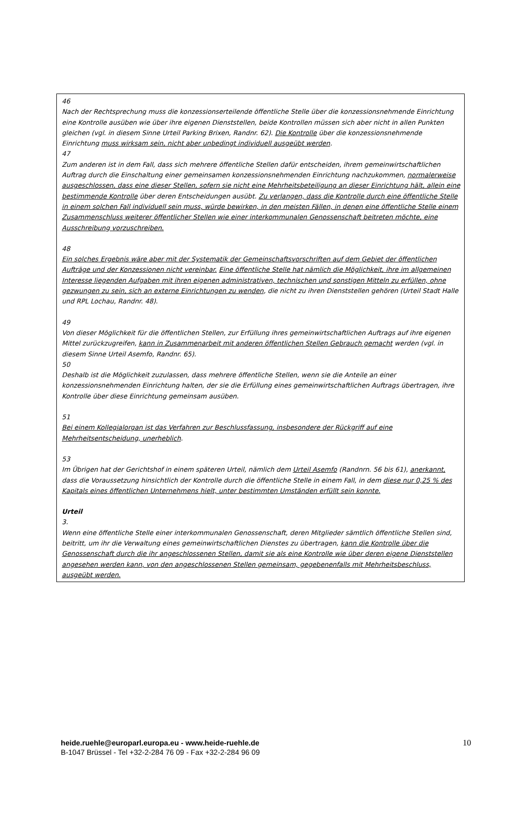46
Nach der Rechtsprechung muss die konzessionserteilende öffentliche Stelle über die konzessionsnehmende Einrichtung eine Kontrolle ausüben wie über ihre eigenen Dienststellen, beide Kontrollen müssen sich aber nicht in allen Punkten gleichen (vgl. in diesem Sinne Urteil Parking Brixen, Randnr. 62). Die Kontrolle über die konzessionsnehmende Einrichtung muss wirksam sein, nicht aber unbedingt individuell ausgeübt werden.
47
Zum anderen ist in dem Fall, dass sich mehrere öffentliche Stellen dafür entscheiden, ihrem gemeinwirtschaftlichen Auftrag durch die Einschaltung einer gemeinsamen konzessionsnehmenden Einrichtung nachzukommen, normalerweise ausgeschlossen, dass eine dieser Stellen, sofern sie nicht eine Mehrheitsbeteiligung an dieser Einrichtung hält, allein eine bestimmende Kontrolle über deren Entscheidungen ausübt. Zu verlangen, dass die Kontrolle durch eine öffentliche Stelle in einem solchen Fall individuell sein muss, würde bewirken, in den meisten Fällen, in denen eine öffentliche Stelle einem Zusammenschluss weiterer öffentlicher Stellen wie einer interkommunalen Genossenschaft beitreten möchte, eine Ausschreibung vorzuschreiben.
48
Ein solches Ergebnis wäre aber mit der Systematik der Gemeinschaftsvorschriften auf dem Gebiet der öffentlichen Aufträge und der Konzessionen nicht vereinbar. Eine öffentliche Stelle hat nämlich die Möglichkeit, ihre im allgemeinen Interesse liegenden Aufgaben mit ihren eigenen administrativen, technischen und sonstigen Mitteln zu erfüllen, ohne gezwungen zu sein, sich an externe Einrichtungen zu wenden, die nicht zu ihren Dienststellen gehören (Urteil Stadt Halle und RPL Lochau, Randnr. 48).
49
Von dieser Möglichkeit für die öffentlichen Stellen, zur Erfüllung ihres gemeinwirtschaftlichen Auftrags auf ihre eigenen Mittel zurückzugreifen, kann in Zusammenarbeit mit anderen öffentlichen Stellen Gebrauch gemacht werden (vgl. in diesem Sinne Urteil Asemfo, Randnr. 65).
50
Deshalb ist die Möglichkeit zuzulassen, dass mehrere öffentliche Stellen, wenn sie die Anteile an einer konzessionsnehmenden Einrichtung halten, der sie die Erfüllung eines gemeinwirtschaftlichen Auftrags übertragen, ihre Kontrolle über diese Einrichtung gemeinsam ausüben.
51
Bei einem Kollegialorgan ist das Verfahren zur Beschlussfassung, insbesondere der Rückgriff auf eine Mehrheitsentscheidung, unerheblich.
53
Im Übrigen hat der Gerichtshof in einem späteren Urteil, nämlich dem Urteil Asemfo (Randnrn. 56 bis 61), anerkannt, dass die Voraussetzung hinsichtlich der Kontrolle durch die öffentliche Stelle in einem Fall, in dem diese nur 0,25 % des Kapitals eines öffentlichen Unternehmens hielt, unter bestimmten Umständen erfüllt sein konnte.
Urteil
3.
Wenn eine öffentliche Stelle einer interkommunalen Genossenschaft, deren Mitglieder sämtlich öffentliche Stellen sind, beitritt, um ihr die Verwaltung eines gemeinwirtschaftlichen Dienstes zu übertragen, kann die Kontrolle über die Genossenschaft durch die ihr angeschlossenen Stellen, damit sie als eine Kontrolle wie über deren eigene Dienststellen angesehen werden kann, von den angeschlossenen Stellen gemeinsam, gegebenenfalls mit Mehrheitsbeschluss, ausgeübt werden.
heide.ruehle@europarl.europa.eu - www.heide-ruehle.de
B-1047 Brüssel - Tel +32-2-284 76 09 - Fax +32-2-284 96 09
10